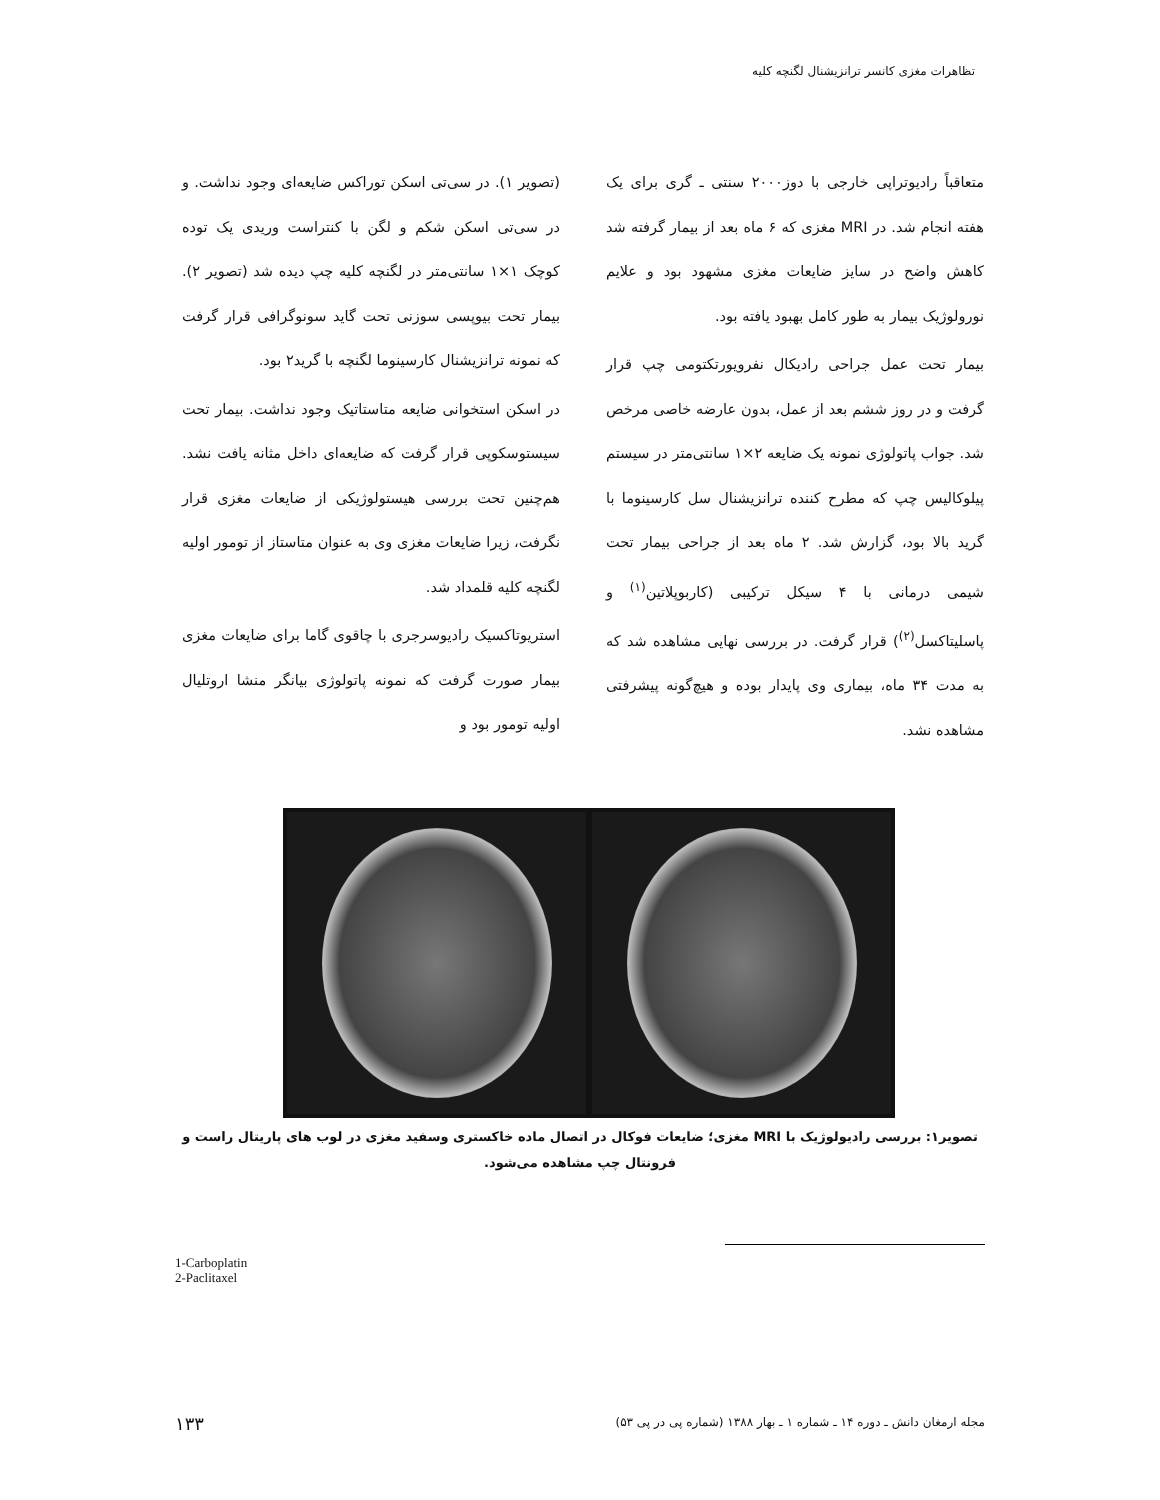تظاهرات مغزی کانسر ترانزیشنال لگنچه کلیه
(تصویر ۱). در سی‌تی اسکن توراکس ضایعه‌ای وجود نداشت. و در سی‌تی اسکن شکم و لگن با کنتراست وریدی یک توده کوچک ۱×۱ سانتی‌متر در لگنچه کلیه چپ دیده شد (تصویر ۲). بیمار تحت بیوپسی سوزنی تحت گاید سونوگرافی قرار گرفت که نمونه ترانزیشنال کارسینوما لگنچه با گرید۲ بود.
در اسکن استخوانی ضایعه متاستاتیک وجود نداشت. بیمار تحت سیستوسکوپی قرار گرفت که ضایعه‌ای داخل مثانه یافت نشد. هم‌چنین تحت بررسی هیستولوژیکی از ضایعات مغزی قرار نگرفت، زیرا ضایعات مغزی وی به عنوان متاستاز از تومور اولیه لگنچه کلیه قلمداد شد.
استریوتاکسیک رادیوسرجری با چاقوی گاما برای ضایعات مغزی بیمار صورت گرفت که نمونه پاتولوژی بیانگر منشا اروتلیال اولیه تومور بود و
متعاقباً رادیوتراپی خارجی با دوز۲۰۰۰ سنتی ـ گری برای یک هفته انجام شد. در MRI مغزی که ۶ ماه بعد از بیمار گرفته شد کاهش واضح در سایز ضایعات مغزی مشهود بود و علایم نورولوژیک بیمار به طور کامل بهبود یافته بود.
بیمار تحت عمل جراحی رادیکال نفرویورتکتومی چپ قرار گرفت و در روز ششم بعد از عمل، بدون عارضه خاصی مرخص شد. جواب پاتولوژی نمونه یک ضایعه ۲×۱ سانتی‌متر در سیستم پیلوکالیس چپ که مطرح کننده ترانزیشنال سل کارسینوما با گرید بالا بود، گزارش شد. ۲ ماه بعد از جراحی بیمار تحت شیمی درمانی با ۴ سیکل ترکیبی (کاربوپلاتین<sup>(۱)</sup> و پاسلیتاکسل<sup>(۲)</sup>) قرار گرفت. در بررسی نهایی مشاهده شد که به مدت ۳۴ ماه، بیماری وی پایدار بوده و هیچ‌گونه پیشرفتی مشاهده نشد.
تصویر۱: بررسی رادیولوژیک با MRI مغزی؛ ضایعات فوکال در اتصال ماده خاکستری وسفید مغزی در لوب های پاریتال راست و فرونتال چپ مشاهده می‌شود.
1-Carboplatin
2-Paclitaxel
۱۳۳
مجله ارمغان دانش ـ دوره ۱۴ ـ شماره ۱ ـ بهار ۱۳۸۸ (شماره پی در پی ۵۳)